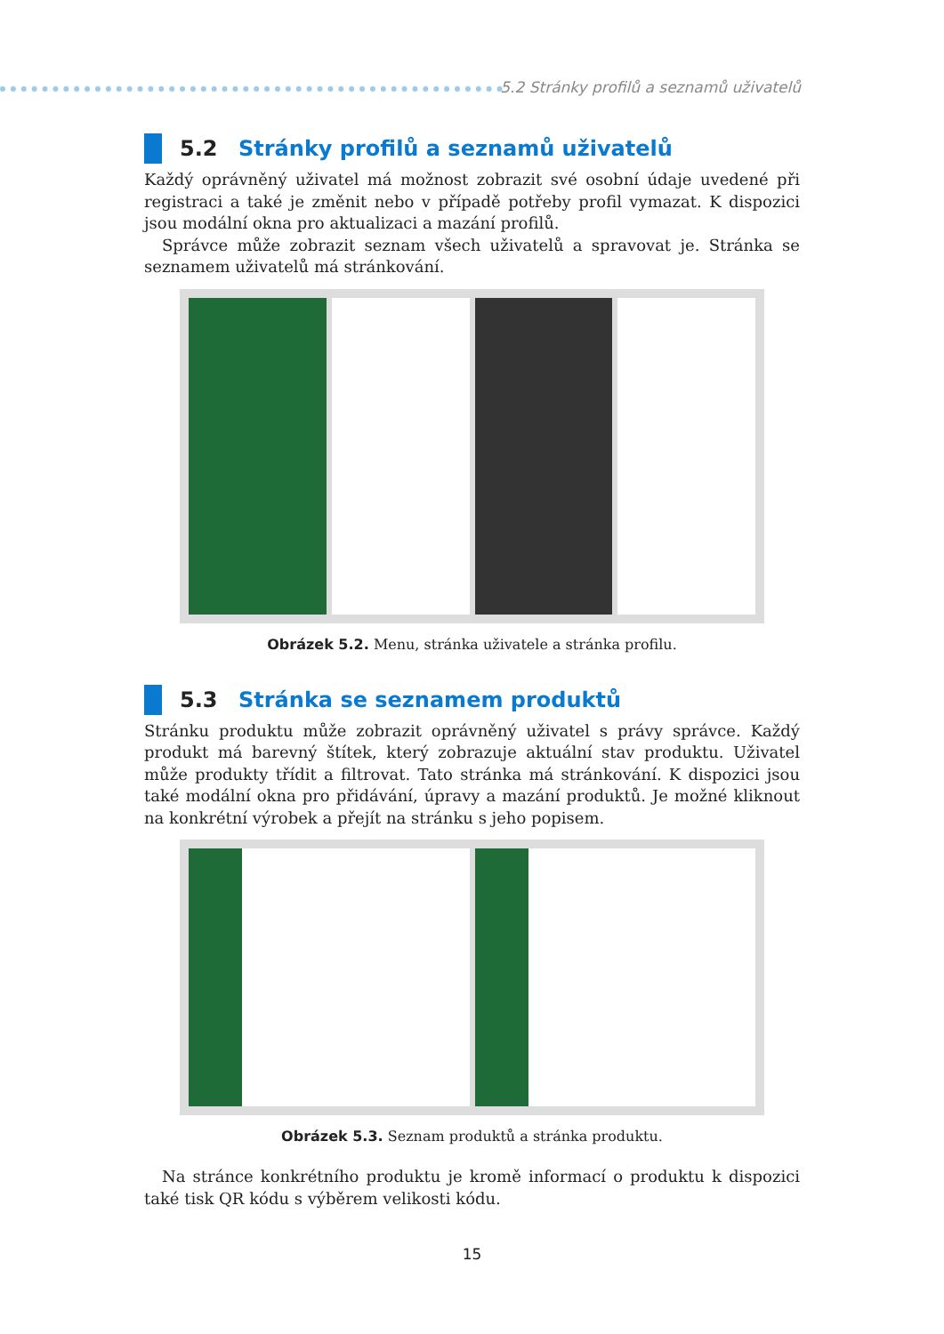5.2 Stránky profilů a seznamů uživatelů
5.2 Stránky profilů a seznamů uživatelů
Každý oprávněný uživatel má možnost zobrazit své osobní údaje uvedené při registraci a také je změnit nebo v případě potřeby profil vymazat. K dispozici jsou modální okna pro aktualizaci a mazání profilů.
Správce může zobrazit seznam všech uživatelů a spravovat je. Stránka se seznamem uživatelů má stránkování.
Obrázek 5.2. Menu, stránka uživatele a stránka profilu.
5.3 Stránka se seznamem produktů
Stránku produktu může zobrazit oprávněný uživatel s právy správce. Každý produkt má barevný štítek, který zobrazuje aktuální stav produktu. Uživatel může produkty třídit a filtrovat. Tato stránka má stránkování. K dispozici jsou také modální okna pro přidávání, úpravy a mazání produktů. Je možné kliknout na konkrétní výrobek a přejít na stránku s jeho popisem.
Obrázek 5.3. Seznam produktů a stránka produktu.
Na stránce konkrétního produktu je kromě informací o produktu k dispozici také tisk QR kódu s výběrem velikosti kódu.
15